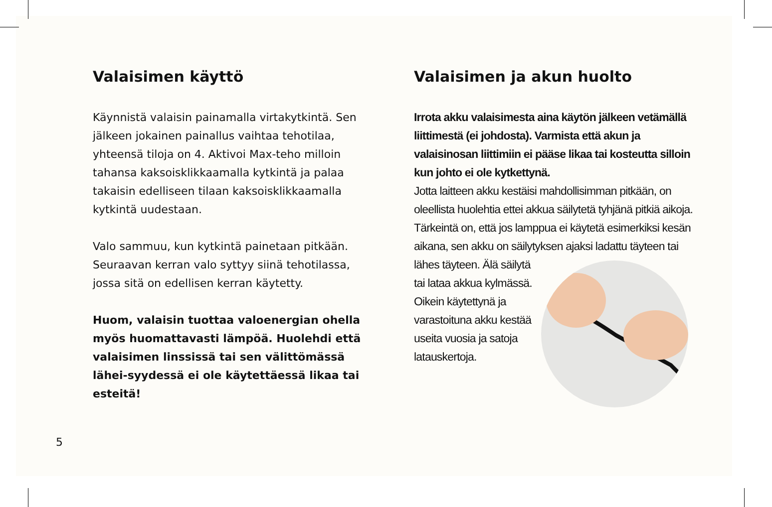Valaisimen käyttö
Käynnistä valaisin painamalla virtakytkintä. Sen jälkeen jokainen painallus vaihtaa tehotilaa, yhteensä tiloja on 4. Aktivoi Max-teho milloin tahansa kaksoisklikkaamalla kytkintä ja palaa takaisin edelliseen tilaan kaksoisklikkaamalla kytkintä uudestaan.
Valo sammuu, kun kytkintä painetaan pitkään. Seuraavan kerran valo syttyy siinä tehotilassa, jossa sitä on edellisen kerran käytetty.
Huom, valaisin tuottaa valoenergian ohella myös huomattavasti lämpöä. Huolehdi että valaisimen linssissä tai sen välittömässä lähei-syydessä ei ole käytettäessä likaa tai esteitä!
Valaisimen ja akun huolto
Irrota akku valaisimesta aina käytön jälkeen vetämällä liittimestä (ei johdosta). Varmista että akun ja valaisinosan liittimiin ei pääse likaa tai kosteutta silloin kun johto ei ole kytkettynä.
Jotta laitteen akku kestäisi mahdollisimman pitkään, on oleellista huolehtia ettei akkua säilytetä tyhjänä pitkiä aikoja. Tärkeintä on, että jos lamppua ei käytetä esimerkiksi kesän aikana, sen akku on säilytyksen ajaksi ladattu täyteen tai lähes
täyteen. Älä säilytä tai lataa akkua kylmässä. Oikein käytettynä ja varastoituna akku kestää useita vuosia ja satoja latauskertoja.
5